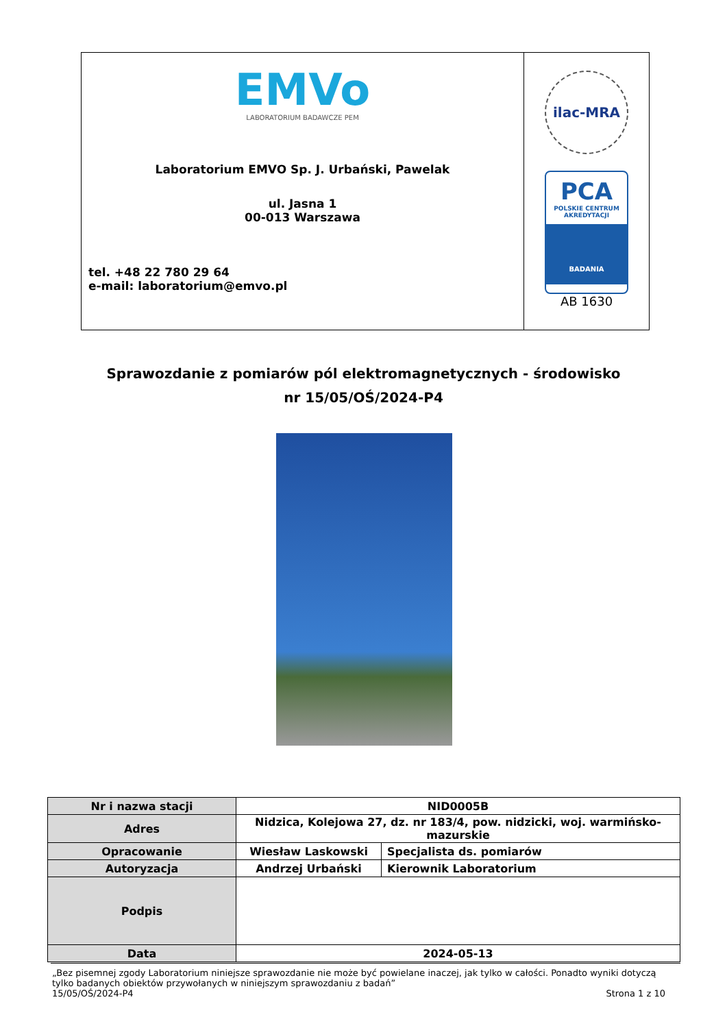EMVo
LABORATORIUM BADAWCZE PEM
Laboratorium EMVO Sp. J. Urbański, Pawelak
ul. Jasna 1
00-013 Warszawa
tel. +48 22 780 29 64
e-mail: laboratorium@emvo.pl
ilac-MRA
PCA
POLSKIE CENTRUM
AKREDYTACJI
BADANIA
AB 1630
Sprawozdanie z pomiarów pól elektromagnetycznych - środowisko
nr 15/05/OŚ/2024-P4
| Nr i nazwa stacji | NID0005B | |
| Adres | Nidzica, Kolejowa 27, dz. nr 183/4, pow. nidzicki, woj. warmińsko-mazurskie | |
| Opracowanie | Wiesław Laskowski | Specjalista ds. pomiarów |
| Autoryzacja | Andrzej Urbański | Kierownik Laboratorium |
| Podpis | | |
| Data | 2024-05-13 | |
„Bez pisemnej zgody Laboratorium niniejsze sprawozdanie nie może być powielane inaczej, jak tylko w całości. Ponadto wyniki dotyczą tylko badanych obiektów przywołanych w niniejszym sprawozdaniu z badań”
15/05/OŚ/2024-P4 Strona 1 z 10